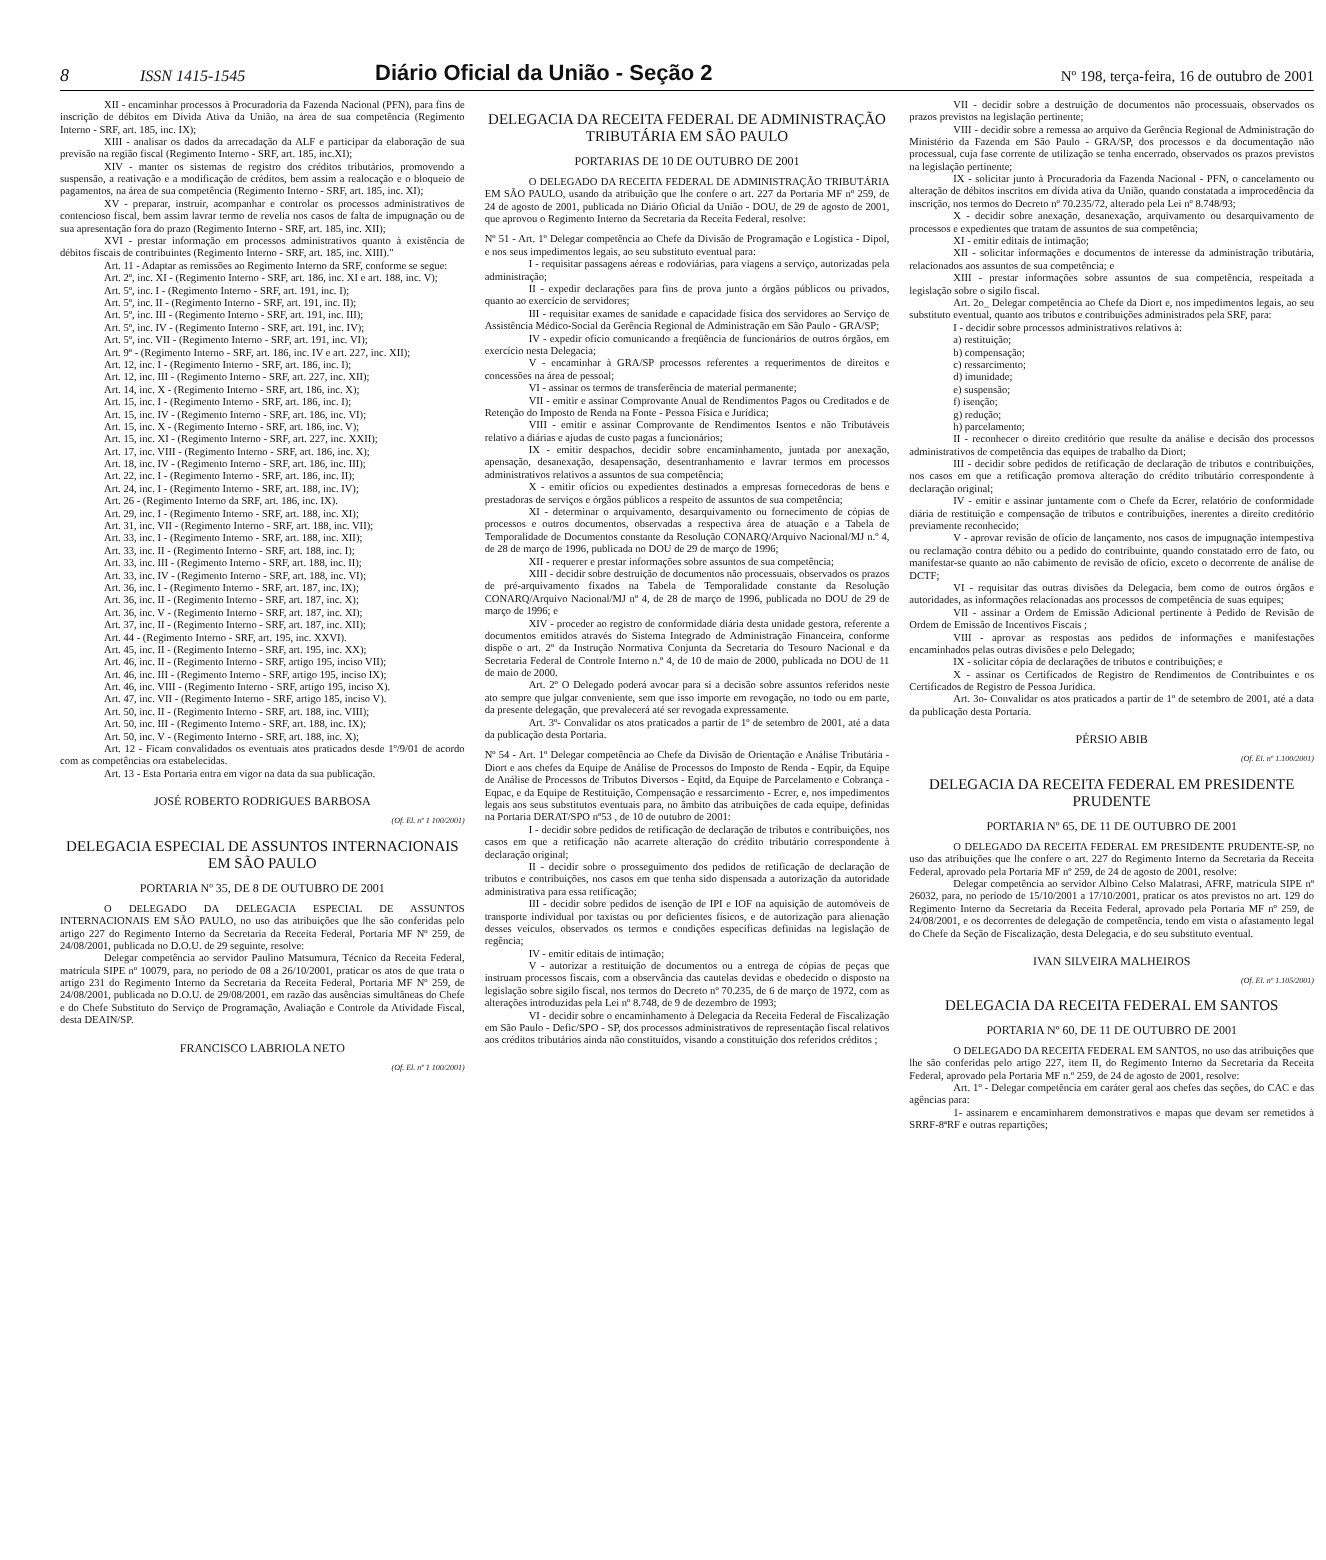8 ISSN 1415-1545 Diário Oficial da União - Seção 2 Nº 198, terça-feira, 16 de outubro de 2001
XII - encaminhar processos à Procuradoria da Fazenda Nacional (PFN), para fins de inscrição de débitos em Dívida Ativa da União, na área de sua competência (Regimento Interno - SRF, art. 185, inc. IX);
XIII - analisar os dados da arrecadação da ALF e participar da elaboração de sua previsão na região fiscal (Regimento Interno - SRF, art. 185, inc.XI);
XIV - manter os sistemas de registro dos créditos tributários, promovendo a suspensão, a reativação e a modificação de créditos, bem assim a realocação e o bloqueio de pagamentos, na área de sua competência (Regimento Interno - SRF, art. 185, inc. XI);
XV - preparar, instruir, acompanhar e controlar os processos administrativos de contencioso fiscal, bem assim lavrar termo de revelia nos casos de falta de impugnação ou de sua apresentação fora do prazo (Regimento Interno - SRF, art. 185, inc. XII);
XVI - prestar informação em processos administrativos quanto à existência de débitos fiscais de contribuintes (Regimento Interno - SRF, art. 185, inc. XIII)."
Art. 11 - Adaptar as remissões ao Regimento Interno da SRF, conforme se segue:
Art. 2º, inc. XI - (Regimento Interno - SRF, art. 186, inc. XI e art. 188, inc. V);
Art. 5º, inc. I - (Regimento Interno - SRF, art. 191, inc. I);
Art. 5º, inc. II - (Regimento Interno - SRF, art. 191, inc. II);
Art. 5º, inc. III - (Regimento Interno - SRF, art. 191, inc. III);
Art. 5º, inc. IV - (Regimento Interno - SRF, art. 191, inc. IV);
Art. 5º, inc. VII - (Regimento Interno - SRF, art. 191, inc. VI);
Art. 9º - (Regimento Interno - SRF, art. 186, inc. IV e art. 227, inc. XII);
Art. 12, inc. I - (Regimento Interno - SRF, art. 186, inc. I);
Art. 12, inc. III - (Regimento Interno - SRF, art. 227, inc. XII);
Art. 14, inc. X - (Regimento Interno - SRF, art. 186, inc. X);
Art. 15, inc. I - (Regimento Interno - SRF, art. 186, inc. I);
Art. 15, inc. IV - (Regimento Interno - SRF, art. 186, inc. VI);
Art. 15, inc. X - (Regimento Interno - SRF, art. 186, inc. V);
Art. 15, inc. XI - (Regimento Interno - SRF, art. 227, inc. XXII);
Art. 17, inc. VIII - (Regimento Interno - SRF, art. 186, inc. X);
Art. 18, inc. IV - (Regimento Interno - SRF, art. 186, inc. III);
Art. 22, inc. I - (Regimento Interno - SRF, art. 186, inc. II);
Art. 24, inc. I - (Regimento Interno - SRF, art. 188, inc. IV);
Art. 26 - (Regimento Interno da SRF, art. 186, inc. IX).
Art. 29, inc. I - (Regimento Interno - SRF, art. 188, inc. XI);
Art. 31, inc. VII - (Regimento Interno - SRF, art. 188, inc. VII);
Art. 33, inc. I - (Regimento Interno - SRF, art. 188, inc. XII);
Art. 33, inc. II - (Regimento Interno - SRF, art. 188, inc. I);
Art. 33, inc. III - (Regimento Interno - SRF, art. 188, inc. II);
Art. 33, inc. IV - (Regimento Interno - SRF, art. 188, inc. VI);
Art. 36, inc. I - (Regimento Interno - SRF, art. 187, inc. IX);
Art. 36, inc. II - (Regimento Interno - SRF, art. 187, inc. X);
Art. 36, inc. V - (Regimento Interno - SRF, art. 187, inc. XI);
Art. 37, inc. II - (Regimento Interno - SRF, art. 187, inc. XII);
Art. 44 - (Regimento Interno - SRF, art. 195, inc. XXVI).
Art. 45, inc. II - (Regimento Interno - SRF, art. 195, inc. XX);
Art. 46, inc. II - (Regimento Interno - SRF, artigo 195, inciso VII);
Art. 46, inc. III - (Regimento Interno - SRF, artigo 195, inciso IX);
Art. 46, inc. VIII - (Regimento Interno - SRF, artigo 195, inciso X).
Art. 47, inc. VII - (Regimento Interno - SRF, artigo 185, inciso V).
Art. 50, inc. II - (Regimento Interno - SRF, art. 188, inc. VIII);
Art. 50, inc. III - (Regimento Interno - SRF, art. 188, inc. IX);
Art. 50, inc. V - (Regimento Interno - SRF, art. 188, inc. X);
Art. 12 - Ficam convalidados os eventuais atos praticados desde 1º/9/01 de acordo com as competências ora estabelecidas.
Art. 13 - Esta Portaria entra em vigor na data da sua publicação.
JOSÉ ROBERTO RODRIGUES BARBOSA
(Of. El. nº 1 100/2001)
DELEGACIA ESPECIAL DE ASSUNTOS INTERNACIONAIS EM SÃO PAULO
PORTARIA Nº 35, DE 8 DE OUTUBRO DE 2001
O DELEGADO DA DELEGACIA ESPECIAL DE ASSUNTOS INTERNACIONAIS EM SÃO PAULO, no uso das atribuições que lhe são conferidas pelo artigo 227 do Regimento Interno da Secretaria da Receita Federal, Portaria MF Nº 259, de 24/08/2001, publicada no D.O.U. de 29 seguinte, resolve:
Delegar competência ao servidor Paulino Matsumura, Técnico da Receita Federal, matrícula SIPE nº 10079, para, no período de 08 a 26/10/2001, praticar os atos de que trata o artigo 231 do Regimento Interno da Secretaria da Receita Federal, Portaria MF Nº 259, de 24/08/2001, publicada no D.O.U. de 29/08/2001, em razão das ausências simultâneas do Chefe e do Chefe Substituto do Serviço de Programação, Avaliação e Controle da Atividade Fiscal, desta DEAIN/SP.
FRANCISCO LABRIOLA NETO
(Of. El. nº 1 100/2001)
DELEGACIA DA RECEITA FEDERAL DE ADMINISTRAÇÃO TRIBUTÁRIA EM SÃO PAULO
PORTARIAS DE 10 DE OUTUBRO DE 2001
O DELEGADO DA RECEITA FEDERAL DE ADMINISTRAÇÃO TRIBUTÁRIA EM SÃO PAULO, usando da atribuição que lhe confere o art. 227 da Portaria MF nº 259, de 24 de agosto de 2001, publicada no Diário Oficial da União - DOU, de 29 de agosto de 2001, que aprovou o Regimento Interno da Secretaria da Receita Federal, resolve:
Nº 51 - Art. 1º Delegar competência ao Chefe da Divisão de Programação e Logística - Dipol, e nos seus impedimentos legais, ao seu substituto eventual para:
I - requisitar passagens aéreas e rodoviárias, para viagens a serviço, autorizadas pela administração;
II - expedir declarações para fins de prova junto a órgãos públicos ou privados, quanto ao exercício de servidores;
III - requisitar exames de sanidade e capacidade física dos servidores ao Serviço de Assistência Médico-Social da Gerência Regional de Administração em São Paulo - GRA/SP;
IV - expedir ofício comunicando a freqüência de funcionários de outros órgãos, em exercício nesta Delegacia;
V - encaminhar à GRA/SP processos referentes a requerimentos de direitos e concessões na área de pessoal;
VI - assinar os termos de transferência de material permanente;
VII - emitir e assinar Comprovante Anual de Rendimentos Pagos ou Creditados e de Retenção do Imposto de Renda na Fonte - Pessoa Física e Jurídica;
VIII - emitir e assinar Comprovante de Rendimentos Isentos e não Tributáveis relativo a diárias e ajudas de custo pagas a funcionários;
IX - emitir despachos, decidir sobre encaminhamento, juntada por anexação, apensação, desanexação, desapensação, desentranhamento e lavrar termos em processos administrativos relativos a assuntos de sua competência;
X - emitir ofícios ou expedientes destinados a empresas fornecedoras de bens e prestadoras de serviços e órgãos públicos a respeito de assuntos de sua competência;
XI - determinar o arquivamento, desarquivamento ou fornecimento de cópias de processos e outros documentos, observadas a respectiva área de atuação e a Tabela de Temporalidade de Documentos constante da Resolução CONARQ/Arquivo Nacional/MJ n.º 4, de 28 de março de 1996, publicada no DOU de 29 de março de 1996;
XII - requerer e prestar informações sobre assuntos de sua competência;
XIII - decidir sobre destruição de documentos não processuais, observados os prazos de pré-arquivamento fixados na Tabela de Temporalidade constante da Resolução CONARQ/Arquivo Nacional/MJ nº 4, de 28 de março de 1996, publicada no DOU de 29 de março de 1996; e
XIV - proceder ao registro de conformidade diária desta unidade gestora, referente a documentos emitidos através do Sistema Integrado de Administração Financeira, conforme dispõe o art. 2º da Instrução Normativa Conjunta da Secretaria do Tesouro Nacional e da Secretaria Federal de Controle Interno n.º 4, de 10 de maio de 2000, publicada no DOU de 11 de maio de 2000.
Art. 2º O Delegado poderá avocar para si a decisão sobre assuntos referidos neste ato sempre que julgar conveniente, sem que isso importe em revogação, no todo ou em parte, da presente delegação, que prevalecerá até ser revogada expressamente.
Art. 3º- Convalidar os atos praticados a partir de 1º de setembro de 2001, até a data da publicação desta Portaria.
Nº 54 - Art. 1º Delegar competência ao Chefe da Divisão de Orientação e Análise Tributária - Diort e aos chefes da Equipe de Análise de Processos do Imposto de Renda - Eqpir, da Equipe de Análise de Processos de Tributos Diversos - Eqitd, da Equipe de Parcelamento e Cobrança - Eqpac, e da Equipe de Restituição, Compensação e ressarcimento - Ecrer, e, nos impedimentos legais aos seus substitutos eventuais para, no âmbito das atribuições de cada equipe, definidas na Portaria DERAT/SPO nº53 , de 10 de outubro de 2001:
I - decidir sobre pedidos de retificação de declaração de tributos e contribuições, nos casos em que a retificação não acarrete alteração do crédito tributário correspondente à declaração original;
II - decidir sobre o prosseguimento dos pedidos de retificação de declaração de tributos e contribuições, nos casos em que tenha sido dispensada a autorização da autoridade administrativa para essa retificação;
III - decidir sobre pedidos de isenção de IPI e IOF na aquisição de automóveis de transporte individual por taxistas ou por deficientes físicos, e de autorização para alienação desses veículos, observados os termos e condições específicas definidas na legislação de regência;
IV - emitir editais de intimação;
V - autorizar a restituição de documentos ou a entrega de cópias de peças que instruam processos fiscais, com a observância das cautelas devidas e obedecido o disposto na legislação sobre sigilo fiscal, nos termos do Decreto nº 70.235, de 6 de março de 1972, com as alterações introduzidas pela Lei nº 8.748, de 9 de dezembro de 1993;
VI - decidir sobre o encaminhamento à Delegacia da Receita Federal de Fiscalização em São Paulo - Defic/SPO - SP, dos processos administrativos de representação fiscal relativos aos créditos tributários ainda não constituídos, visando a constituição dos referidos créditos ;
VII - decidir sobre a destruição de documentos não processuais, observados os prazos previstos na legislação pertinente;
VIII - decidir sobre a remessa ao arquivo da Gerência Regional de Administração do Ministério da Fazenda em São Paulo - GRA/SP, dos processos e da documentação não processual, cuja fase corrente de utilização se tenha encerrado, observados os prazos previstos na legislação pertinente;
IX - solicitar junto à Procuradoria da Fazenda Nacional - PFN, o cancelamento ou alteração de débitos inscritos em dívida ativa da União, quando constatada a improcedência da inscrição, nos termos do Decreto nº 70.235/72, alterado pela Lei nº 8.748/93;
X - decidir sobre anexação, desanexação, arquivamento ou desarquivamento de processos e expedientes que tratam de assuntos de sua competência;
XI - emitir editais de intimação;
XII - solicitar informações e documentos de interesse da administração tributária, relacionados aos assuntos de sua competência; e
XIII - prestar informações sobre assuntos de sua competência, respeitada a legislação sobre o sigilo fiscal.
Art. 2o_ Delegar competência ao Chefe da Diort e, nos impedimentos legais, ao seu substituto eventual, quanto aos tributos e contribuições administrados pela SRF, para:
I - decidir sobre processos administrativos relativos à:
a) restituição;
b) compensação;
c) ressarcimento;
d) imunidade;
e) suspensão;
f) isenção;
g) redução;
h) parcelamento;
II - reconhecer o direito creditório que resulte da análise e decisão dos processos administrativos de competência das equipes de trabalho da Diort;
III - decidir sobre pedidos de retificação de declaração de tributos e contribuições, nos casos em que a retificação promova alteração do crédito tributário correspondente à declaração original;
IV - emitir e assinar juntamente com o Chefe da Ecrer, relatório de conformidade diária de restituição e compensação de tributos e contribuições, inerentes a direito creditório previamente reconhecido;
V - aprovar revisão de ofício de lançamento, nos casos de impugnação intempestiva ou reclamação contra débito ou a pedido do contribuinte, quando constatado erro de fato, ou manifestar-se quanto ao não cabimento de revisão de ofício, exceto o decorrente de análise de DCTF;
VI - requisitar das outras divisões da Delegacia, bem como de outros órgãos e autoridades, as informações relacionadas aos processos de competência de suas equipes;
VII - assinar a Ordem de Emissão Adicional pertinente à Pedido de Revisão de Ordem de Emissão de Incentivos Fiscais ;
VIII - aprovar as respostas aos pedidos de informações e manifestações encaminhados pelas outras divisões e pelo Delegado;
IX - solicitar cópia de declarações de tributos e contribuições; e
X - assinar os Certificados de Registro de Rendimentos de Contribuintes e os Certificados de Registro de Pessoa Jurídica.
Art. 3o- Convalidar os atos praticados a partir de 1º de setembro de 2001, até a data da publicação desta Portaria.
PÉRSIO ABIB
(Of. El. nº 1.100/2001)
DELEGACIA DA RECEITA FEDERAL EM PRESIDENTE PRUDENTE
PORTARIA Nº 65, DE 11 DE OUTUBRO DE 2001
O DELEGADO DA RECEITA FEDERAL EM PRESIDENTE PRUDENTE-SP, no uso das atribuições que lhe confere o art. 227 do Regimento Interno da Secretaria da Receita Federal, aprovado pela Portaria MF nº 259, de 24 de agosto de 2001, resolve:
Delegar competência ao servidor Albino Celso Malatrasi, AFRF, matrícula SIPE nº 26032, para, no período de 15/10/2001 a 17/10/2001, praticar os atos previstos no art. 129 do Regimento Interno da Secretaria da Receita Federal, aprovado pela Portaria MF nº 259, de 24/08/2001, e os decorrentes de delegação de competência, tendo em vista o afastamento legal do Chefe da Seção de Fiscalização, desta Delegacia, e do seu substituto eventual.
IVAN SILVEIRA MALHEIROS
(Of. El. nº 1.105/2001)
DELEGACIA DA RECEITA FEDERAL EM SANTOS
PORTARIA Nº 60, DE 11 DE OUTUBRO DE 2001
O DELEGADO DA RECEITA FEDERAL EM SANTOS, no uso das atribuições que lhe são conferidas pelo artigo 227, item II, do Regimento Interno da Secretaria da Receita Federal, aprovado pela Portaria MF n.º 259, de 24 de agosto de 2001, resolve:
Art. 1º - Delegar competência em caráter geral aos chefes das seções, do CAC e das agências para:
1- assinarem e encaminharem demonstrativos e mapas que devam ser remetidos à SRRF-8ªRF e outras repartições;